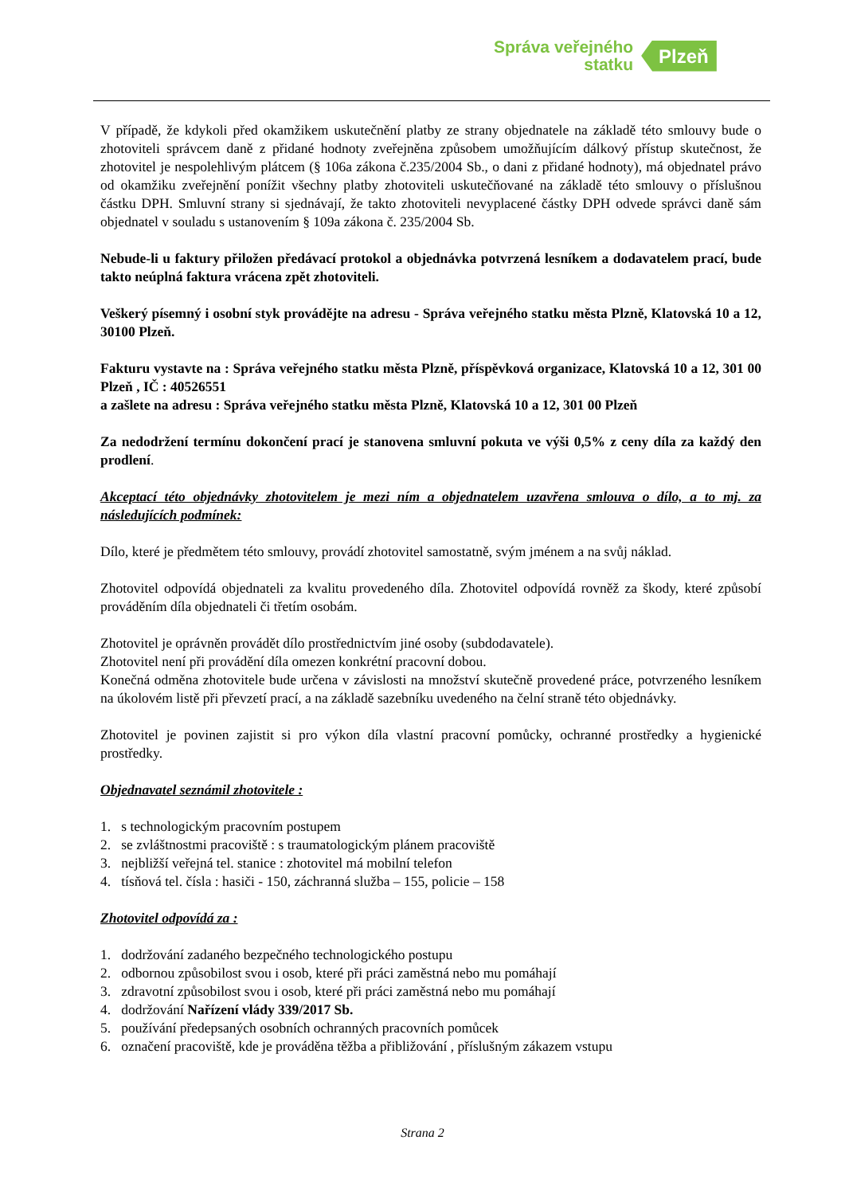Správa veřejného
statku
Plzeň
V případě, že kdykoli před okamžikem uskutečnění platby ze strany objednatele na základě této smlouvy bude o zhotoviteli správcem daně z přidané hodnoty zveřejněna způsobem umožňujícím dálkový přístup skutečnost, že zhotovitel je nespolehlivým plátcem (§ 106a zákona č.235/2004 Sb., o dani z přidané hodnoty), má objednatel právo od okamžiku zveřejnění ponížit všechny platby zhotoviteli uskutečňované na základě této smlouvy o příslušnou částku DPH. Smluvní strany si sjednávají, že takto zhotoviteli nevyplacené částky DPH odvede správci daně sám objednatel v souladu s ustanovením § 109a zákona č. 235/2004 Sb.
Nebude-li u faktury přiložen předávací protokol a objednávka potvrzená lesníkem a dodavatelem prací, bude takto neúplná faktura vrácena zpět zhotoviteli.
Veškerý písemný i osobní styk provádějte na adresu - Správa veřejného statku města Plzně, Klatovská 10 a 12, 30100 Plzeň.
Fakturu vystavte na : Správa veřejného statku města Plzně, příspěvková organizace, Klatovská 10 a 12, 301 00 Plzeň , IČ : 40526551
a zašlete na adresu : Správa veřejného statku města Plzně, Klatovská 10 a 12, 301 00 Plzeň
Za nedodržení termínu dokončení prací je stanovena smluvní pokuta ve výši 0,5% z ceny díla za každý den prodlení.
Akceptací této objednávky zhotovitelem je mezi ním a objednatelem uzavřena smlouva o dílo, a to mj. za následujících podmínek:
Dílo, které je předmětem této smlouvy, provádí zhotovitel samostatně, svým jménem a na svůj náklad.
Zhotovitel odpovídá objednateli za kvalitu provedeného díla. Zhotovitel odpovídá rovněž za škody, které způsobí prováděním díla objednateli či třetím osobám.
Zhotovitel je oprávněn provádět dílo prostřednictvím jiné osoby (subdodavatele).
Zhotovitel není při provádění díla omezen konkrétní pracovní dobou.
Konečná odměna zhotovitele bude určena v závislosti na množství skutečně provedené práce, potvrzeného lesníkem na úkolovém listě při převzetí prací, a na základě sazebníku uvedeného na čelní straně této objednávky.
Zhotovitel je povinen zajistit si pro výkon díla vlastní pracovní pomůcky, ochranné prostředky a hygienické prostředky.
Objednavatel seznámil zhotovitele :
1. s technologickým pracovním postupem
2. se zvláštnostmi pracoviště : s traumatologickým plánem pracoviště
3. nejbližší veřejná tel. stanice : zhotovitel má mobilní telefon
4. tísňová tel. čísla : hasiči - 150, záchranná služba – 155, policie – 158
Zhotovitel odpovídá za :
1. dodržování zadaného bezpečného technologického postupu
2. odbornou způsobilost svou i osob, které při práci zaměstná nebo mu pomáhají
3. zdravotní způsobilost svou i osob, které při práci zaměstná nebo mu pomáhají
4. dodržování Nařízení vlády 339/2017 Sb.
5. používání předepsaných osobních ochranných pracovních pomůcek
6. označení pracoviště, kde je prováděna těžba a přibližování , příslušným zákazem vstupu
Strana 2